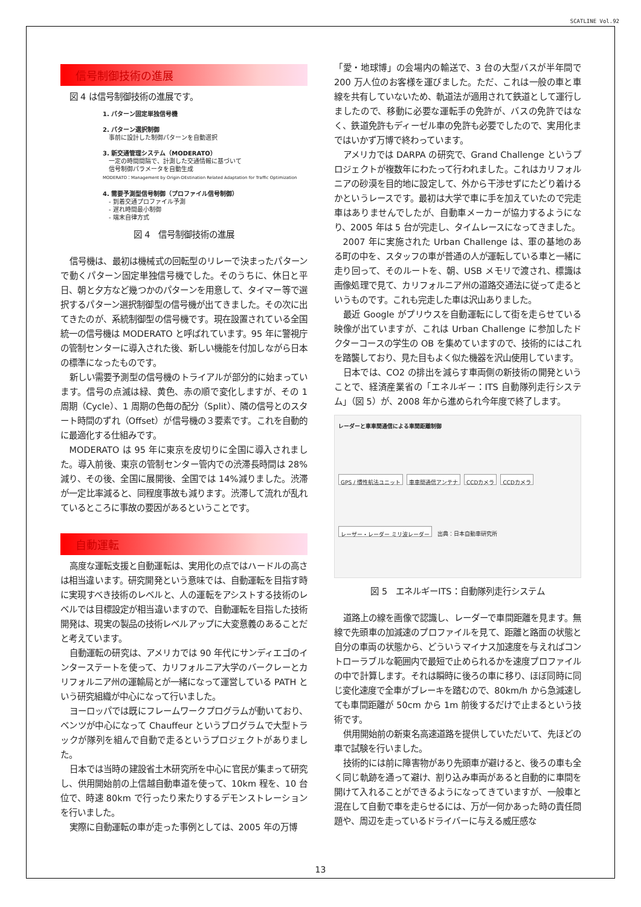SCATLINE Vol.92
信号制御技術の進展
図 4 は信号制御技術の進展です。
1. パターン固定単独信号機
2. パターン選択制御
　事前に設計した制御パターンを自動選択
3. 新交通管理システム（MODERATO）
　一定の時間間隔で、計測した交通情報に基づいて
　信号制御パラメータを自動生成
MODERATO：Management by Origin-DEstination Related Adaptation for Traffic Optimization
4. 需要予測型信号制御（プロファイル信号制御）
　- 到着交通プロファイル予測
　- 遅れ時間最小制御
　- 端末自律方式
図 4　信号制御技術の進展
信号機は、最初は機械式の回転型のリレーで決まったパターンで動くパターン固定単独信号機でした。そのうちに、休日と平日、朝と夕方など幾つかのパターンを用意して、タイマー等で選択するパターン選択制御型の信号機が出てきました。その次に出てきたのが、系統制御型の信号機です。現在設置されている全国統一の信号機は MODERATO と呼ばれています。95 年に警視庁の管制センターに導入された後、新しい機能を付加しながら日本の標準になったものです。
新しい需要予測型の信号機のトライアルが部分的に始まっています。信号の点滅は緑、黄色、赤の順で変化しますが、その 1 周期（Cycle）、1 周期の色毎の配分（Split）、隣の信号とのスタート時間のずれ（Offset）が信号機の３要素です。これを自動的に最適化する仕組みです。
MODERATO は 95 年に東京を皮切りに全国に導入されました。導入前後、東京の管制センター管内での渋滞長時間は 28%減り、その後、全国に展開後、全国では 14%減りました。渋滞が一定比率減ると、同程度事故も減ります。渋滞して流れが乱れているところに事故の要因があるということです。
自動運転
高度な運転支援と自動運転は、実用化の点ではハードルの高さは相当違います。研究開発という意味では、自動運転を目指す時に実現すべき技術のレベルと、人の運転をアシストする技術のレベルでは目標設定が相当違いますので、自動運転を目指した技術開発は、現実の製品の技術レベルアップに大変意義のあることだと考えています。
自動運転の研究は、アメリカでは 90 年代にサンディエゴのインターステートを使って、カリフォルニア大学のバークレーとカリフォルニア州の運輸局とが一緒になって運営している PATH という研究組織が中心になって行いました。
ヨーロッパでは既にフレームワークプログラムが動いており、ベンツが中心になって Chauffeur というプログラムで大型トラックが隊列を組んで自動で走るというプロジェクトがありました。
日本では当時の建設省土木研究所を中心に官民が集まって研究し、供用開始前の上信越自動車道を使って、10km 程を、10 台位で、時速 80km で行ったり来たりするデモンストレーションを行いました。
実際に自動運転の車が走った事例としては、2005 年の万博
「愛・地球博」の会場内の輸送で、3 台の大型バスが半年間で 200 万人位のお客様を運びました。ただ、これは一般の車と車線を共有していないため、軌道法が適用されて鉄道として運行しましたので、移動に必要な運転手の免許が、バスの免許ではなく、鉄道免許もディーゼル車の免許も必要でしたので、実用化まではいかず万博で終わっています。
アメリカでは DARPA の研究で、Grand Challenge というプロジェクトが複数年にわたって行われました。これはカリフォルニアの砂漠を目的地に設定して、外から干渉せずにたどり着けるかというレースです。最初は大学で車に手を加えていたので完走車はありませんでしたが、自動車メーカーが協力するようになり、2005 年は 5 台が完走し、タイムレースになってきました。
2007 年に実施された Urban Challenge は、軍の基地のある町の中を、スタッフの車が普通の人が運転している車と一緒に走り回って、そのルートを、朝、USB メモリで渡され、標識は画像処理で見て、カリフォルニア州の道路交通法に従って走るというものです。これも完走した車は沢山ありました。
最近 Google がプリウスを自動運転にして街を走らせている映像が出ていますが、これは Urban Challenge に参加したドクターコースの学生の OB を集めていますので、技術的にはこれを踏襲しており、見た目もよく似た機器を沢山使用しています。
日本では、CO2 の排出を減らす車両側の新技術の開発ということで、経済産業省の「エネルギー：ITS 自動隊列走行システム」（図 5）が、2008 年から進められ今年度で終了します。
レーダーと車車間通信による車間距離制御 GPS / 慣性航法ユニット 車車間通信アンテナ CCDカメラ CCDカメラ レーザー・レーダー ミリ波レーダー 出典：日本自動車研究所
図 5　エネルギーITS：自動隊列走行システム
道路上の線を画像で認識し、レーダーで車間距離を見ます。無線で先頭車の加減速のプロファイルを見て、距離と路面の状態と自分の車両の状態から、どういうマイナス加速度を与えればコントローラブルな範囲内で最短で止められるかを速度プロファイルの中で計算します。それは瞬時に後ろの車に移り、ほぼ同時に同じ変化速度で全車がブレーキを踏むので、80km/h から急減速しても車間距離が 50cm から 1m 前後するだけで止まるという技術です。
供用開始前の新東名高速道路を提供していただいて、先ほどの車で試験を行いました。
技術的には前に障害物があり先頭車が避けると、後ろの車も全く同じ軌跡を通って避け、割り込み車両があると自動的に車間を開けて入れることができるようになってきていますが、一般車と混在して自動で車を走らせるには、万が一何かあった時の責任問題や、周辺を走っているドライバーに与える威圧感な
13